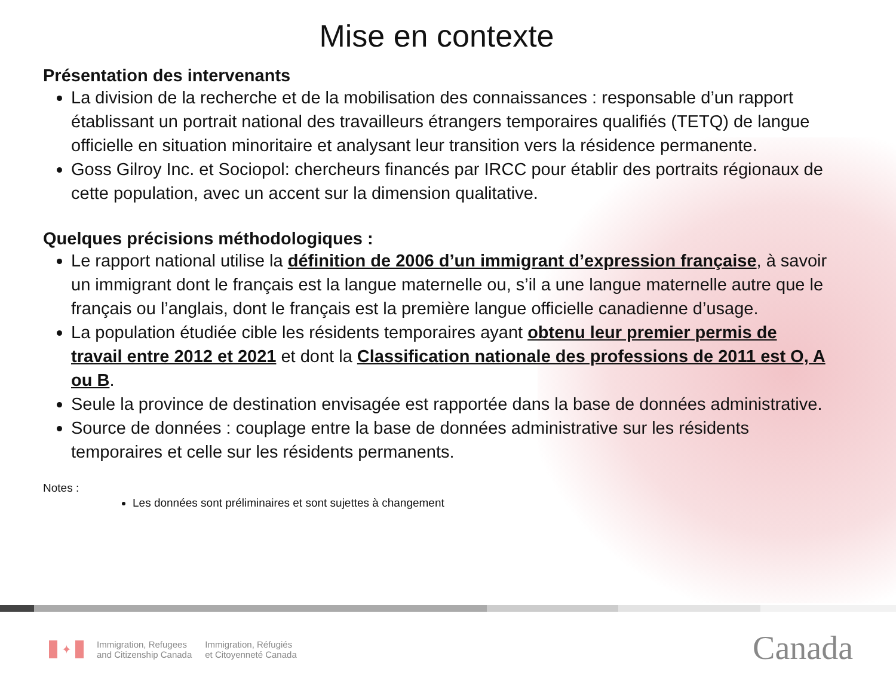Mise en contexte
Présentation des intervenants
La division de la recherche et de la mobilisation des connaissances : responsable d’un rapport établissant un portrait national des travailleurs étrangers temporaires qualifiés (TETQ) de langue officielle en situation minoritaire et analysant leur transition vers la résidence permanente.
Goss Gilroy Inc. et Sociopol: chercheurs financés par IRCC pour établir des portraits régionaux de cette population, avec un accent sur la dimension qualitative.
Quelques précisions méthodologiques :
Le rapport national utilise la définition de 2006 d’un immigrant d’expression française, à savoir un immigrant dont le français est la langue maternelle ou, s’il a une langue maternelle autre que le français ou l’anglais, dont le français est la première langue officielle canadienne d’usage.
La population étudiée cible les résidents temporaires ayant obtenu leur premier permis de travail entre 2012 et 2021 et dont la Classification nationale des professions de 2011 est O, A ou B.
Seule la province de destination envisagée est rapportée dans la base de données administrative.
Source de données : couplage entre la base de données administrative sur les résidents temporaires et celle sur les résidents permanents.
Notes :
Les données sont préliminaires et sont sujettes à changement
✦
Immigration, Refugees
and Citizenship Canada
Immigration, Réfugiés
et Citoyenneté Canada
Canada